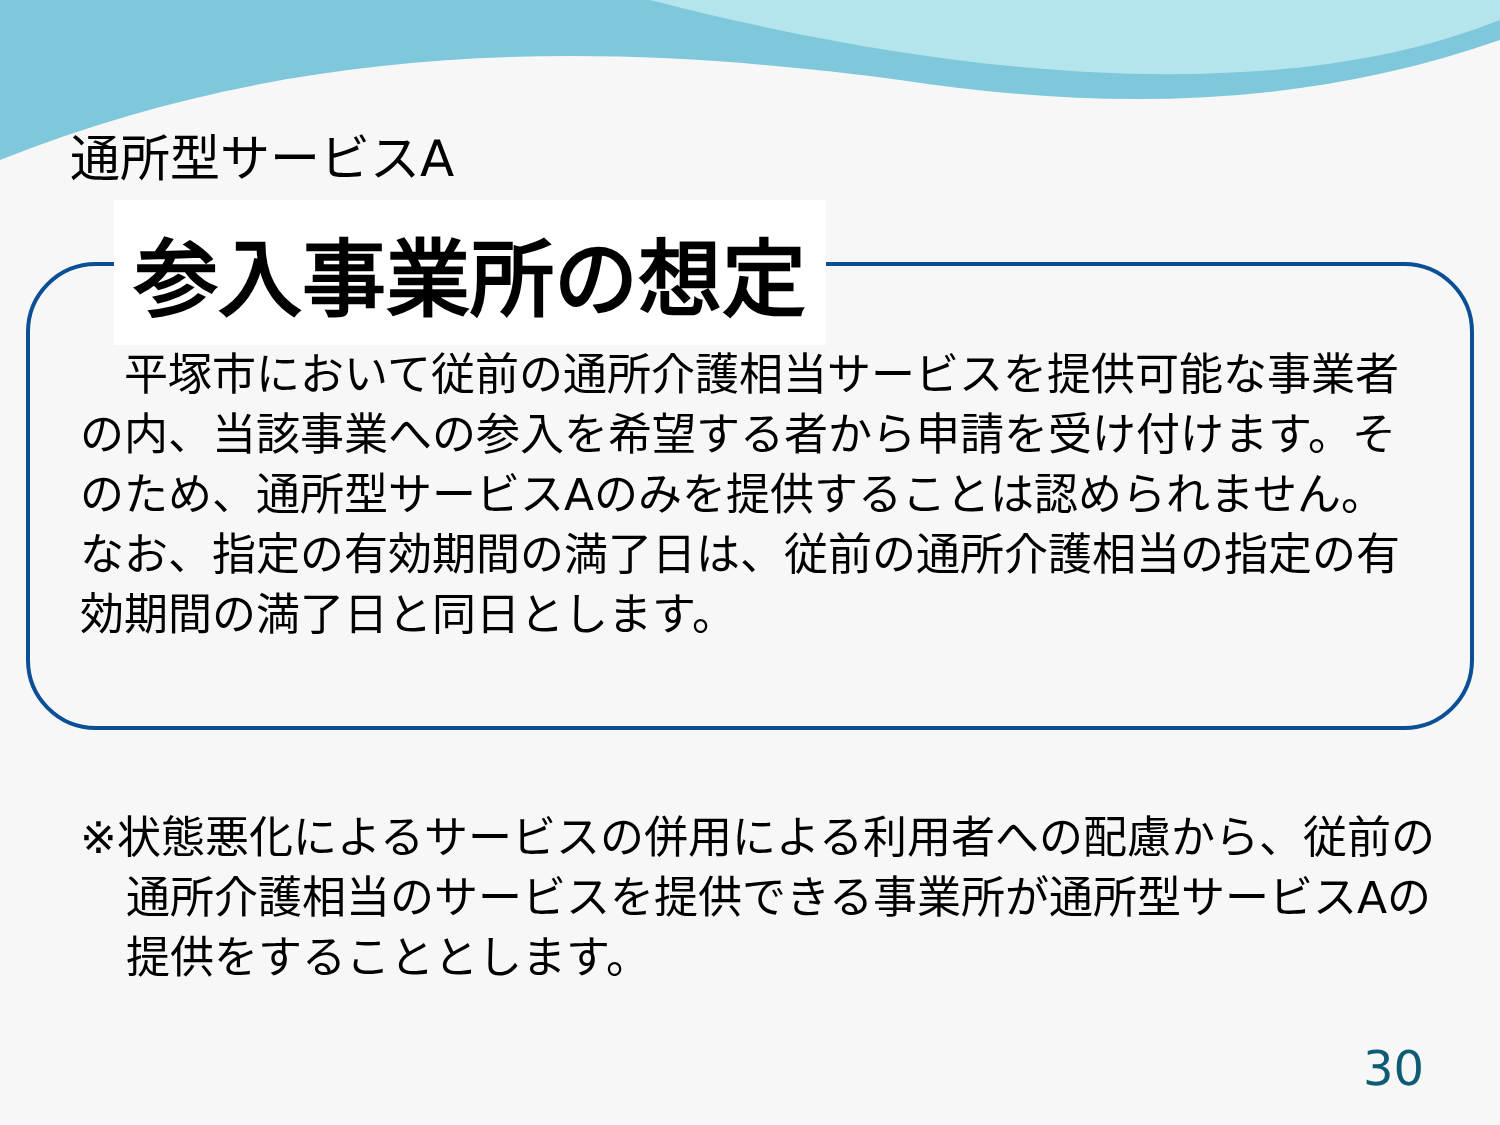通所型サービスA
参入事業所の想定
　平塚市において従前の通所介護相当サービスを提供可能な事業者の内、当該事業への参入を希望する者から申請を受け付けます。そのため、通所型サービスAのみを提供することは認められません。なお、指定の有効期間の満了日は、従前の通所介護相当の指定の有効期間の満了日と同日とします。
※状態悪化によるサービスの併用による利用者への配慮から、従前の通所介護相当のサービスを提供できる事業所が通所型サービスAの提供をすることとします。
30